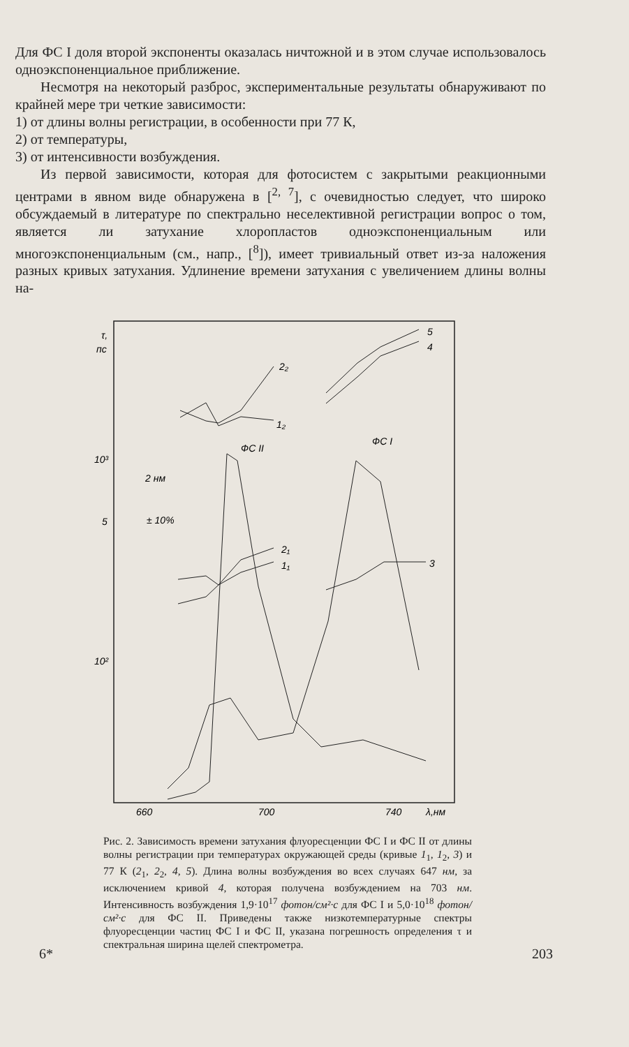Для ФС I доля второй экспоненты оказалась ничтожной и в этом случае использовалось одноэкспоненциальное приближение.
Несмотря на некоторый разброс, экспериментальные результаты обнаруживают по крайней мере три четкие зависимости:
1) от длины волны регистрации, в особенности при 77 К,
2) от температуры,
3) от интенсивности возбуждения.
Из первой зависимости, которая для фотосистем с закрытыми реакционными центрами в явном виде обнаружена в [<sup>2, 7</sup>], с очевидностью следует, что широко обсуждаемый в литературе по спектрально неселективной регистрации вопрос о том, является ли затухание хлоропластов одноэкспоненциальным или многоэкспоненциальным (см., напр., [<sup>8</sup>]), имеет тривиальный ответ из-за наложения разных кривых затухания. Удлинение времени затухания с увеличением длины волны на-
τ,
пс
10³
5
10²
660
700
740
λ,нм
ФС II
ФС I
2 нм
± 10%
2₂
1₂
2₁
1₁
3
5
4
Рис. 2. Зависимость времени затухания флуоресценции ФС I и ФС II от длины волны регистрации при температурах окружающей среды (кривые 1<sub>1</sub>, 1<sub>2</sub>, 3) и 77 К (2<sub>1</sub>, 2<sub>2</sub>, 4, 5). Длина волны возбуждения во всех случаях 647 нм, за исключением кривой 4, которая получена возбуждением на 703 нм. Интенсивность возбуждения 1,9·10<sup>17</sup> фотон/см²·с для ФС I и 5,0·10<sup>18</sup> фотон/см²·с для ФС II. Приведены также низкотемпературные спектры флуоресценции частиц ФС I и ФС II, указана погрешность определения τ и спектральная ширина щелей спектрометра.
6* 203